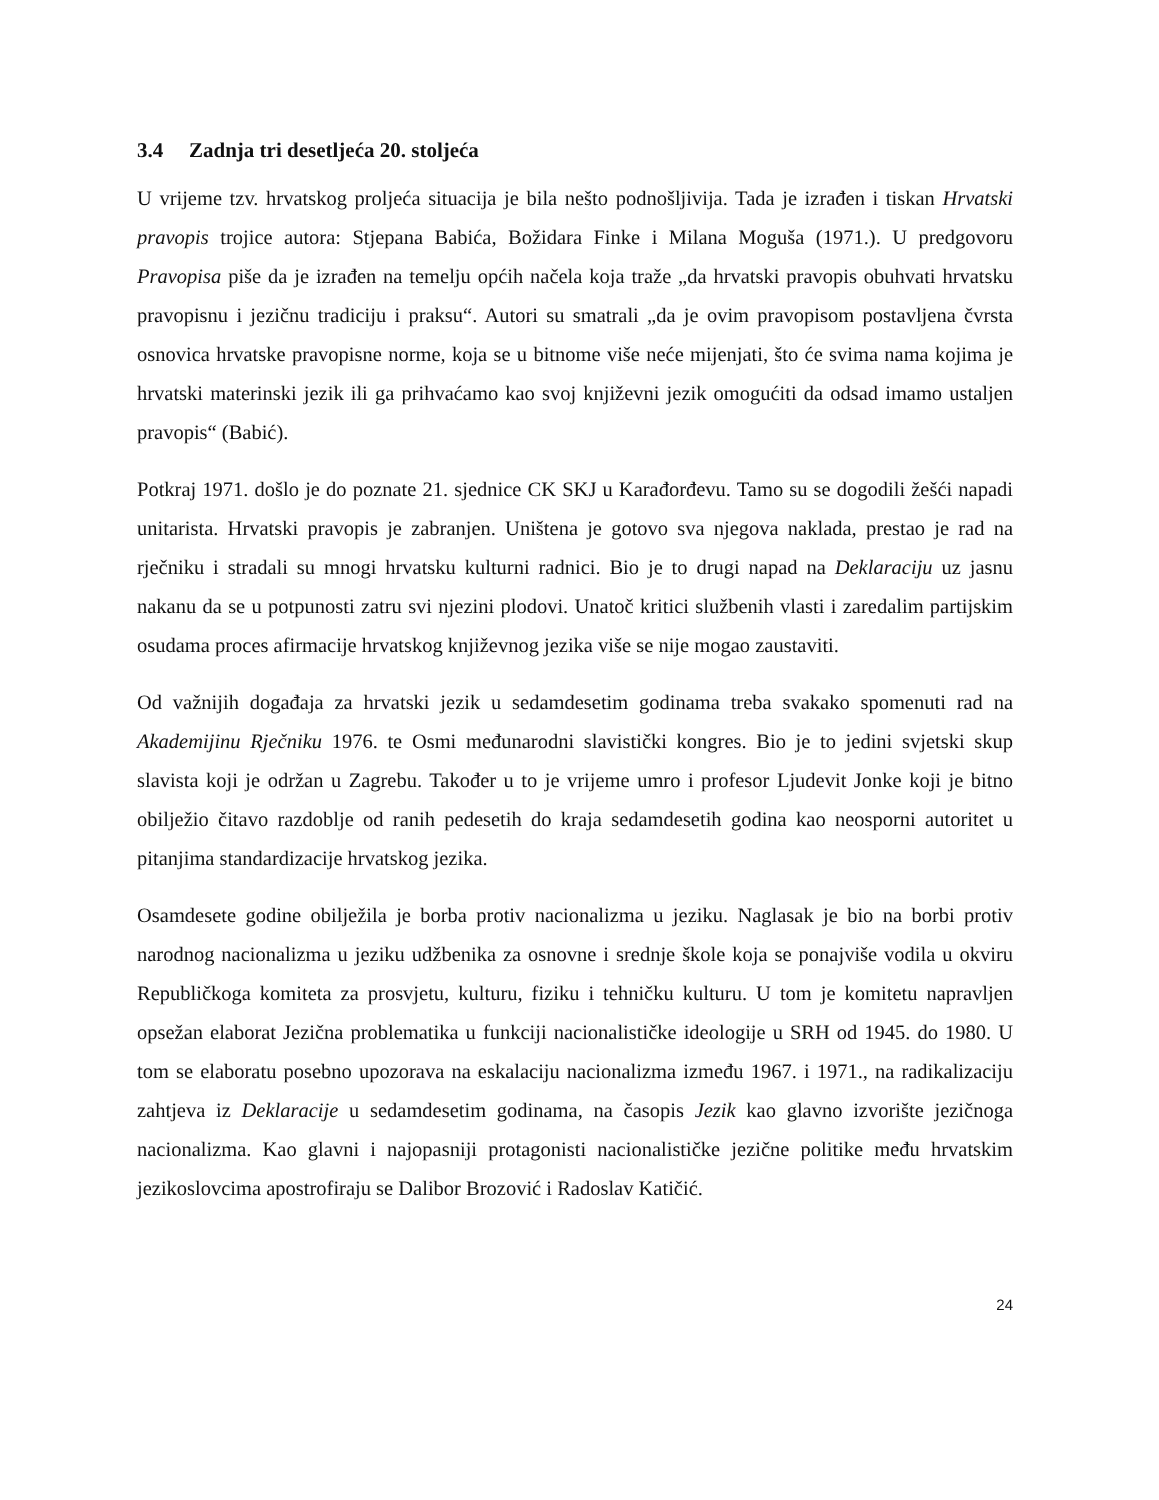3.4 Zadnja tri desetljeća 20. stoljeća
U vrijeme tzv. hrvatskog proljeća situacija je bila nešto podnošljivija. Tada je izrađen i tiskan Hrvatski pravopis trojice autora: Stjepana Babića, Božidara Finke i Milana Moguša (1971.). U predgovoru Pravopisa piše da je izrađen na temelju općih načela koja traže „da hrvatski pravopis obuhvati hrvatsku pravopisnu i jezičnu tradiciju i praksu“. Autori su smatrali „da je ovim pravopisom postavljena čvrsta osnovica hrvatske pravopisne norme, koja se u bitnome više neće mijenjati, što će svima nama kojima je hrvatski materinski jezik ili ga prihvaćamo kao svoj književni jezik omogućiti da odsad imamo ustaljen pravopis“ (Babić).
Potkraj 1971. došlo je do poznate 21. sjednice CK SKJ u Karađorđevu. Tamo su se dogodili žešći napadi unitarista. Hrvatski pravopis je zabranjen. Uništena je gotovo sva njegova naklada, prestao je rad na rječniku i stradali su mnogi hrvatsku kulturni radnici. Bio je to drugi napad na Deklaraciju uz jasnu nakanu da se u potpunosti zatru svi njezini plodovi. Unatoč kritici službenih vlasti i zaredalim partijskim osudama proces afirmacije hrvatskog književnog jezika više se nije mogao zaustaviti.
Od važnijih događaja za hrvatski jezik u sedamdesetim godinama treba svakako spomenuti rad na Akademijinu Rječniku 1976. te Osmi međunarodni slavistički kongres. Bio je to jedini svjetski skup slavista koji je održan u Zagrebu. Također u to je vrijeme umro i profesor Ljudevit Jonke koji je bitno obilježio čitavo razdoblje od ranih pedesetih do kraja sedamdesetih godina kao neosporni autoritet u pitanjima standardizacije hrvatskog jezika.
Osamdesete godine obilježila je borba protiv nacionalizma u jeziku. Naglasak je bio na borbi protiv narodnog nacionalizma u jeziku udžbenika za osnovne i srednje škole koja se ponajviše vodila u okviru Republičkoga komiteta za prosvjetu, kulturu, fiziku i tehničku kulturu. U tom je komitetu napravljen opsežan elaborat Jezična problematika u funkciji nacionalističke ideologije u SRH od 1945. do 1980. U tom se elaboratu posebno upozorava na eskalaciju nacionalizma između 1967. i 1971., na radikalizaciju zahtjeva iz Deklaracije u sedamdesetim godinama, na časopis Jezik kao glavno izvorište jezičnoga nacionalizma. Kao glavni i najopasniji protagonisti nacionalističke jezične politike među hrvatskim jezikoslovcima apostrofiraju se Dalibor Brozović i Radoslav Katičić.
24